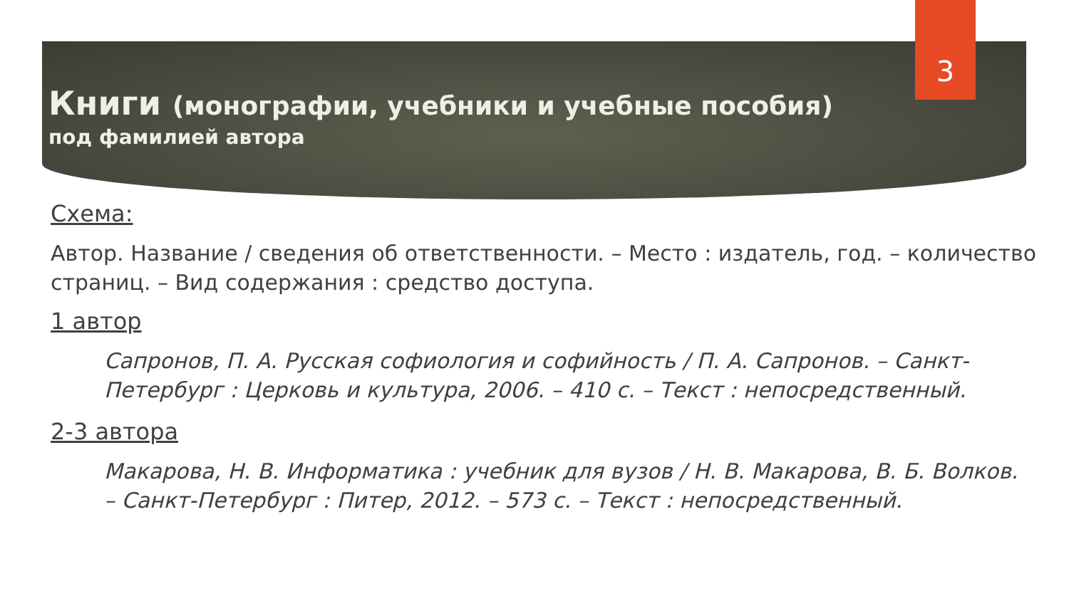3
Книги (монографии, учебники и учебные пособия)
под фамилией автора
Схема:
Автор. Название / сведения об ответственности. – Место : издатель, год. – количество страниц. – Вид содержания : средство доступа.
1 автор
Сапронов, П. А. Русская софиология и софийность / П. А. Сапронов. – Санкт-Петербург : Церковь и культура, 2006. – 410 с. – Текст : непосредственный.
2-3 автора
Макарова, Н. В. Информатика : учебник для вузов / Н. В. Макарова, В. Б. Волков. – Санкт-Петербург : Питер, 2012. – 573 с. – Текст : непосредственный.